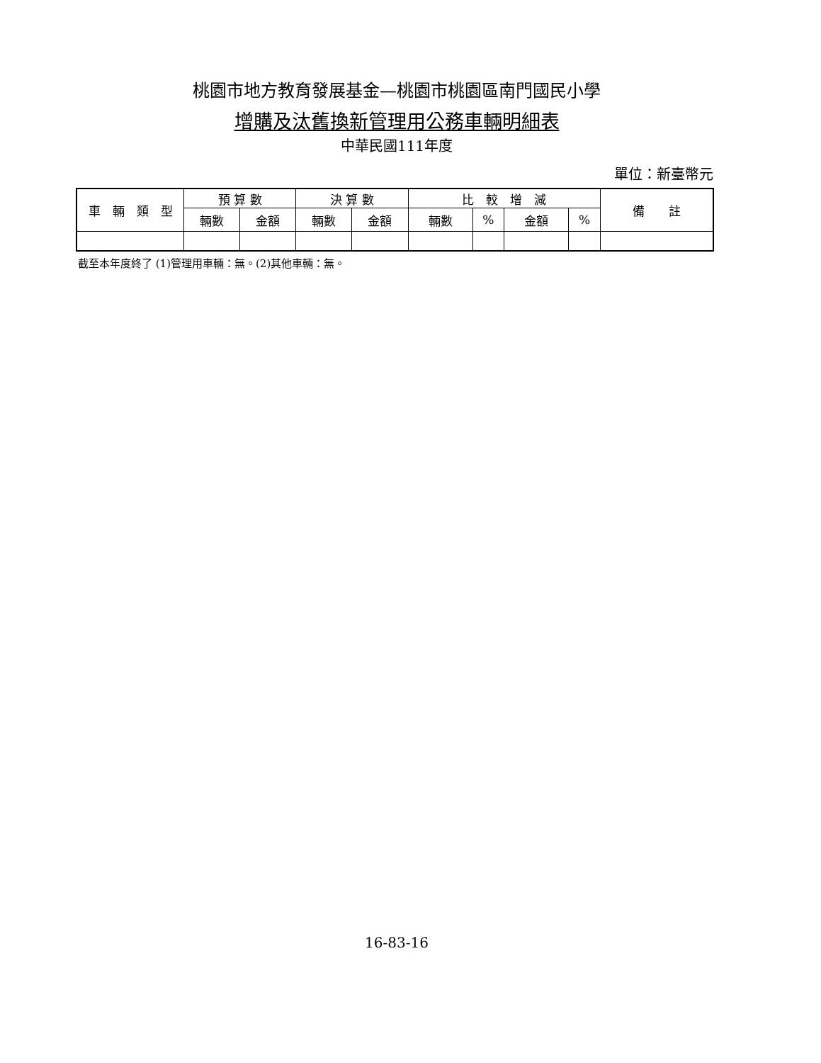桃園市地方教育發展基金—桃園市桃園區南門國民小學
增購及汰舊換新管理用公務車輛明細表
中華民國111年度
單位：新臺幣元
| 車 輛 類 型 | 預 算 數 | | 決 算 數 | | 比 較 增 減 | | | | 備 註 |
| --- | --- | --- | --- | --- | --- | --- | --- | --- | --- |
| | 輛數 | 金額 | 輛數 | 金額 | 輛數 | % | 金額 | % | |
截至本年度終了 (1)管理用車輛：無。(2)其他車輛：無。
16-83-16